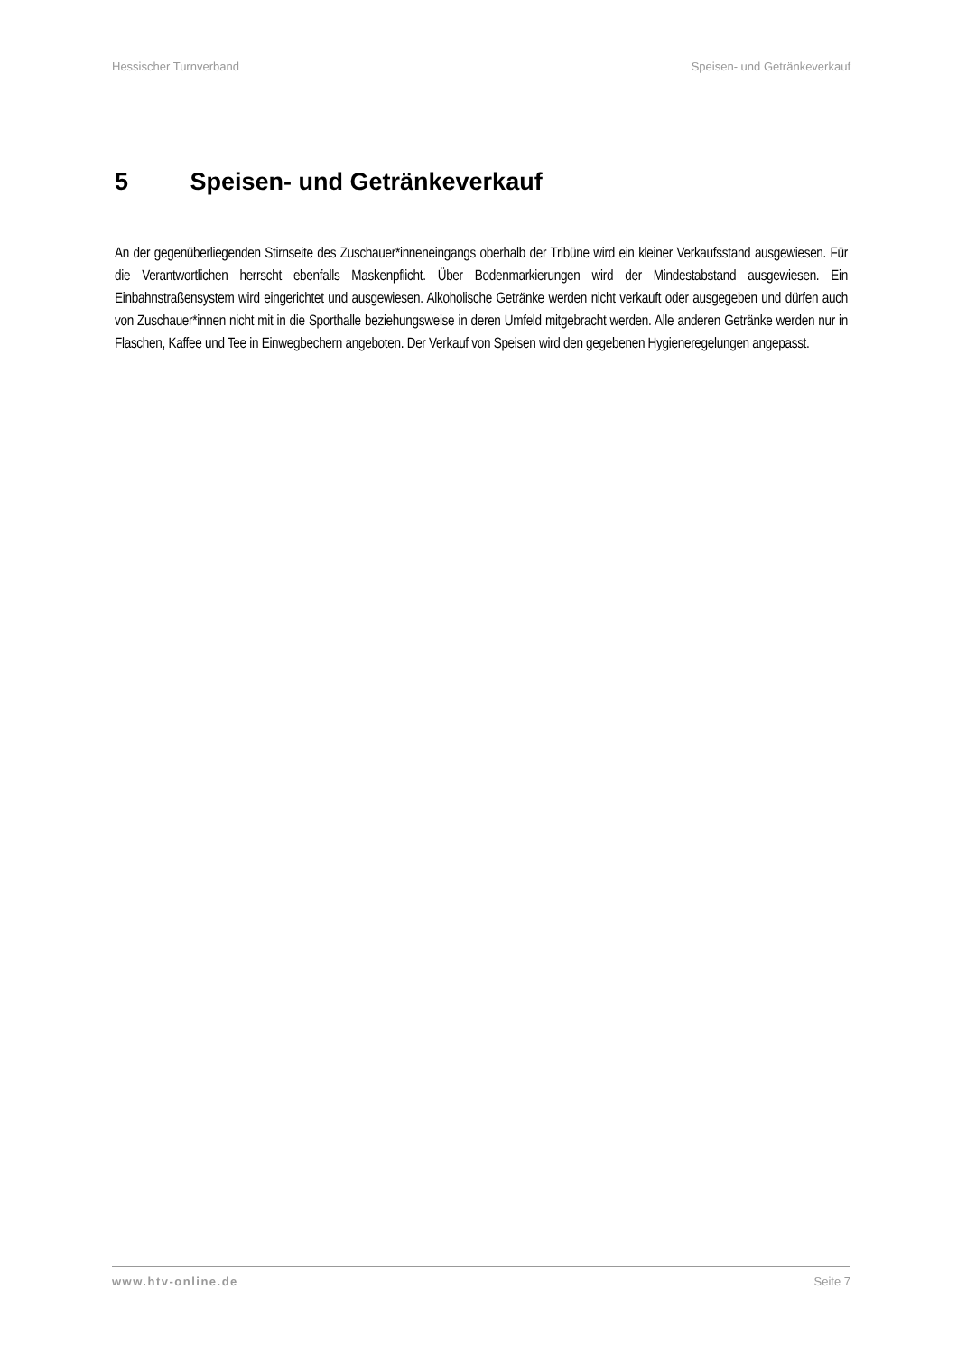Hessischer Turnverband Speisen- und Getränkeverkauf
5 Speisen- und Getränkeverkauf
An der gegenüberliegenden Stirnseite des Zuschauer*inneneingangs oberhalb der Tribüne wird ein kleiner Verkaufsstand ausgewiesen. Für die Verantwortlichen herrscht ebenfalls Maskenpflicht. Über Bodenmarkierungen wird der Mindestabstand ausgewiesen. Ein Einbahnstraßensystem wird eingerichtet und ausgewiesen. Alkoholische Getränke werden nicht verkauft oder ausgegeben und dürfen auch von Zuschauer*innen nicht mit in die Sporthalle beziehungsweise in deren Umfeld mitgebracht werden. Alle anderen Getränke werden nur in Flaschen, Kaffee und Tee in Einwegbechern angeboten. Der Verkauf von Speisen wird den gegebenen Hygieneregelungen angepasst.
www.htv-online.de Seite 7